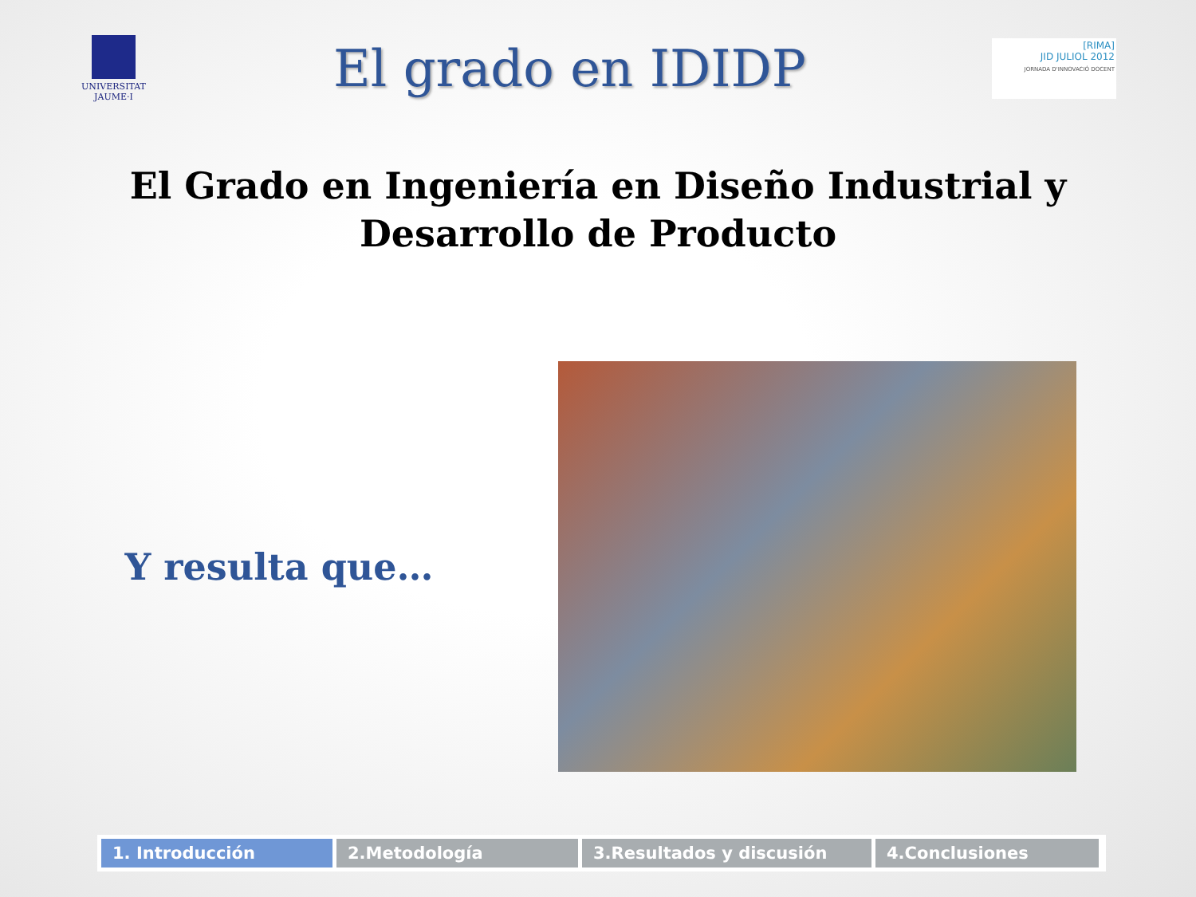UNIVERSITAT JAUME·I
El grado en IDIDP
[RIMA]
JID JULIOL 2012
JORNADA D'INNOVACIÓ DOCENT
El Grado en Ingeniería en Diseño Industrial y
Desarrollo de Producto
Y resulta que…
1. Introducción 2.Metodología 3.Resultados y discusión 4.Conclusiones